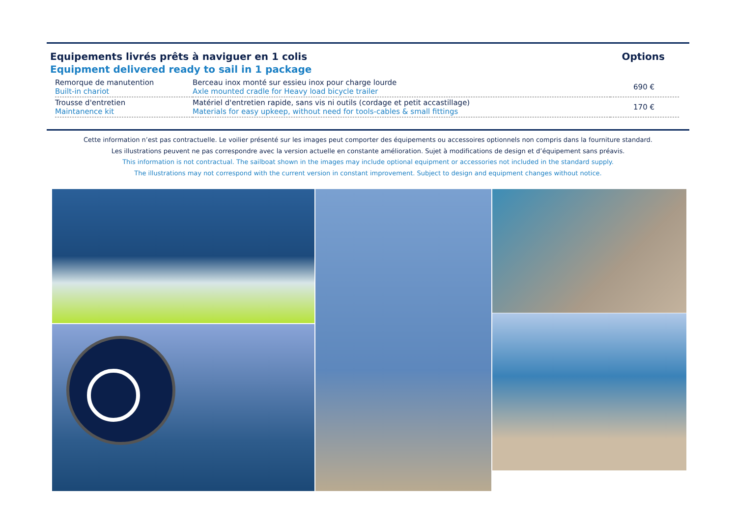Equipements livrés prêts à naviguer en 1 colis
Equipment delivered ready to sail in 1 package
Options
| Remorque de manutention Built-in chariot | Berceau inox monté sur essieu inox pour charge lourde Axle mounted cradle for Heavy load bicycle trailer | 690 € |
| Trousse d'entretien Maintanence kit | Matériel d'entretien rapide, sans vis ni outils (cordage et petit accastillage) Materials for easy upkeep, without need for tools-cables & small fittings | 170 € |
Cette information n’est pas contractuelle. Le voilier présenté sur les images peut comporter des équipements ou accessoires optionnels non compris dans la fourniture standard.
Les illustrations peuvent ne pas correspondre avec la version actuelle en constante amélioration. Sujet à modifications de design et d’équipement sans préavis.
This information is not contractual. The sailboat shown in the images may include optional equipment or accessories not included in the standard supply.
The illustrations may not correspond with the current version in constant improvement. Subject to design and equipment changes without notice.